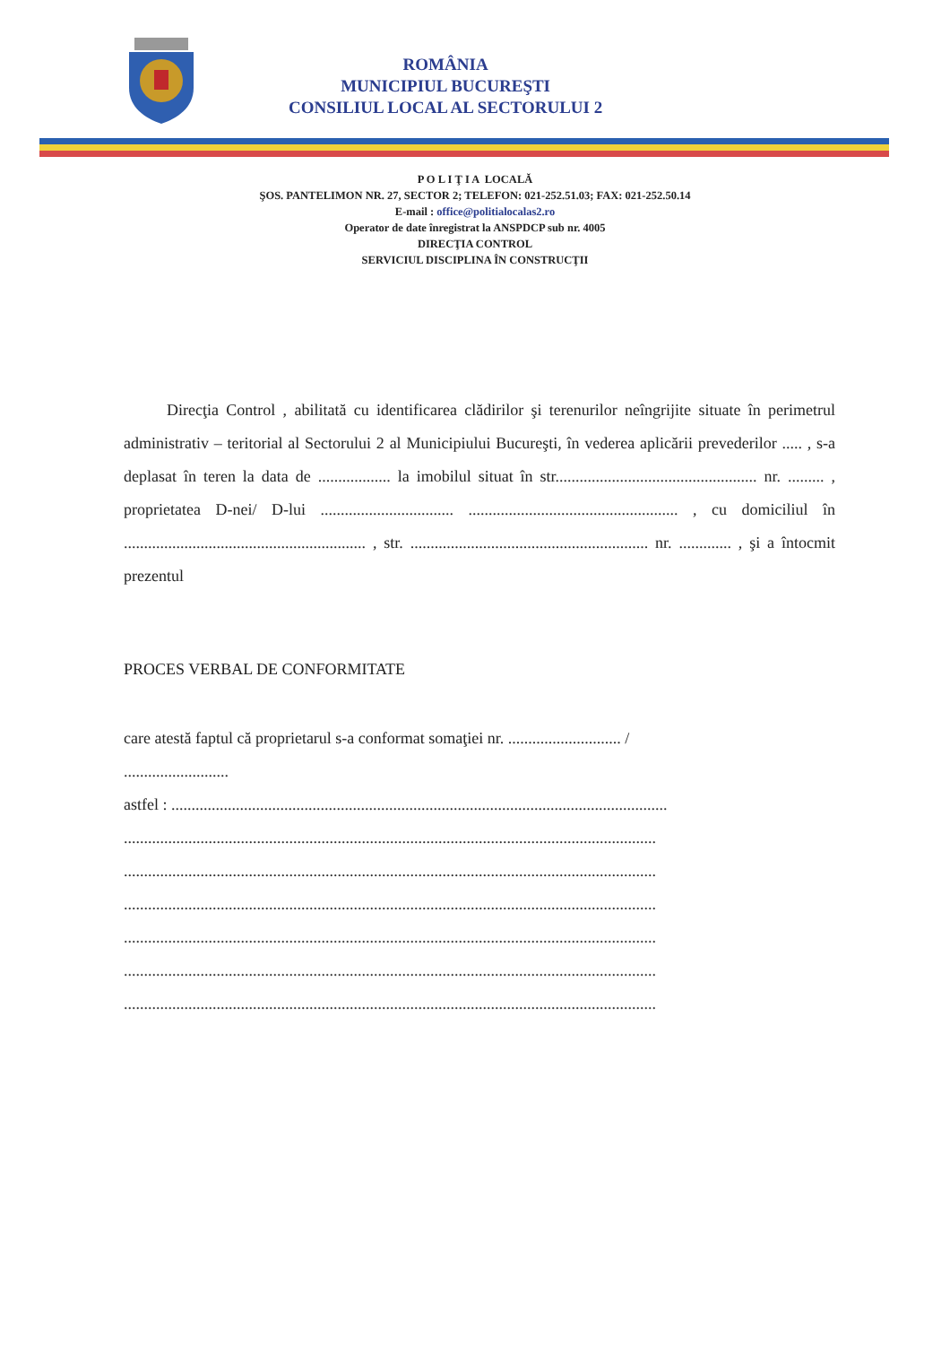ROMÂNIA
MUNICIPIUL BUCUREŞTI
CONSILIUL LOCAL AL SECTORULUI 2
P O L I Ţ I A LOCALĂ
ŞOS. PANTELIMON NR. 27, SECTOR 2; TELEFON: 021-252.51.03; FAX: 021-252.50.14
E-mail : office@politialocalas2.ro
Operator de date înregistrat la ANSPDCP sub nr. 4005
DIRECŢIA CONTROL
SERVICIUL DISCIPLINA ÎN CONSTRUCŢII
Direcţia Control , abilitată cu identificarea clădirilor şi terenurilor neîngrijite situate în perimetrul administrativ – teritorial al Sectorului 2 al Municipiului Bucureşti, în vederea aplicării prevederilor ..... , s-a deplasat în teren la data de .................. la imobilul situat în str.................................................. nr. ......... , proprietatea D-nei/ D-lui ................................. .................................................... , cu domiciliul în ............................................................ , str. ........................................................... nr. ............. , şi a întocmit prezentul
PROCES VERBAL DE CONFORMITATE
care atestă faptul că proprietarul s-a conformat somaţiei nr. ............................ /
..........................
astfel : ...........................................................................................................................
....................................................................................................................................
....................................................................................................................................
....................................................................................................................................
....................................................................................................................................
....................................................................................................................................
....................................................................................................................................